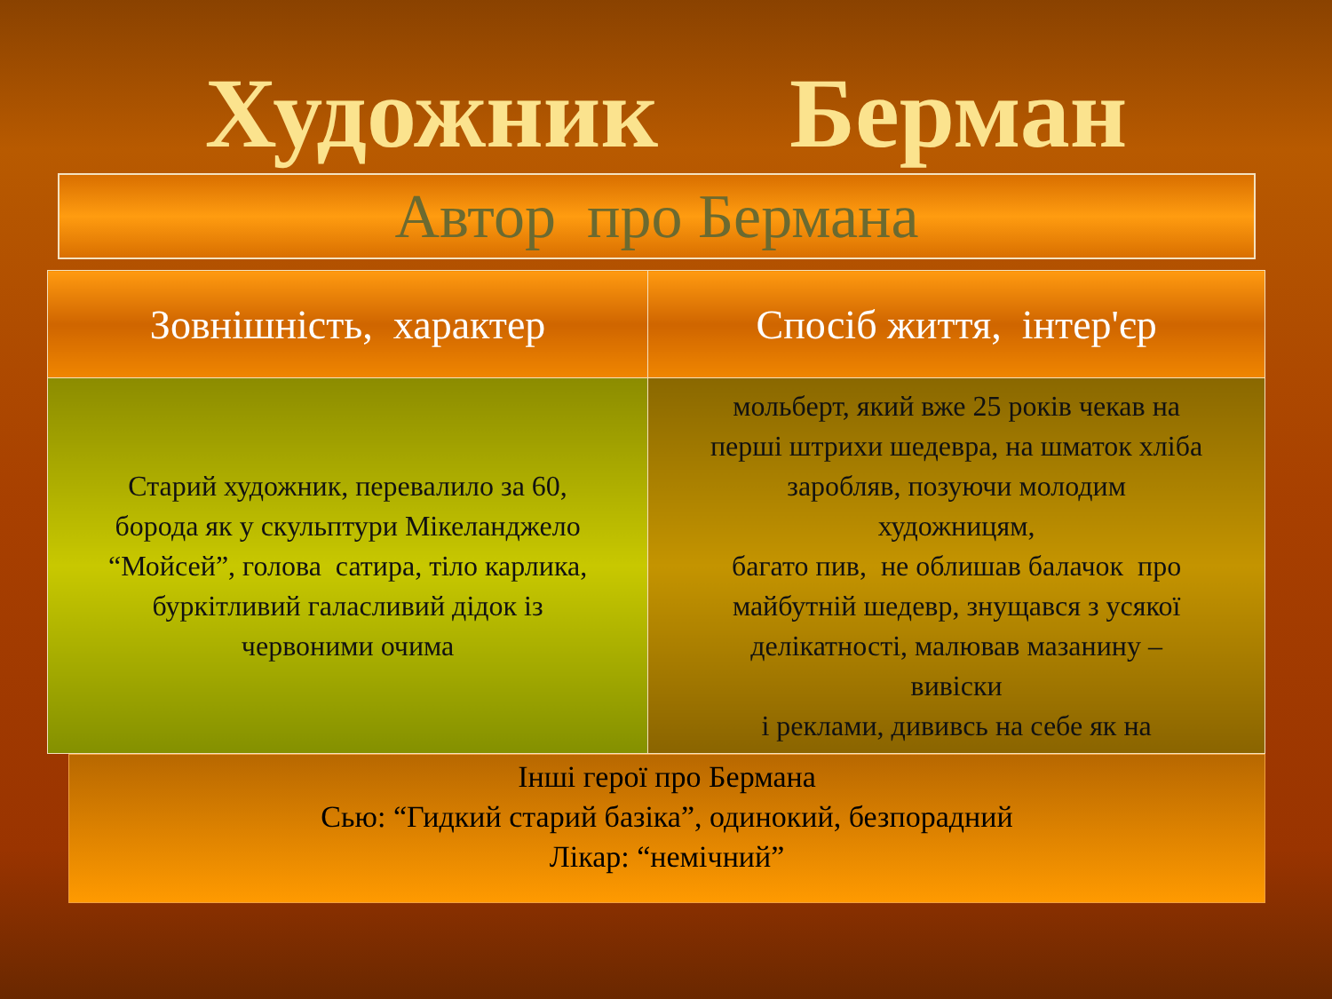Художник Берман
Автор про Бермана
| Зовнішність, характер | Спосіб життя, інтер'єр |
| --- | --- |
| Старий художник, перевалило за 60, борода як у скульптури Мікеланджело “Мойсей”, голова сатира, тіло карлика, буркітливий галасливий дідок із червоними очима | мольберт, який вже 25 років чекав на перші штрихи шедевра, на шматок хліба заробляв, позуючи молодим художницям, багато пив, не облишав балачок про майбутній шедевр, знущався з усякої делікатності, малював мазанину – вивіски і реклами, дививсь на себе як на |
Інші герої про Бермана
Сью: “Гидкий старий базіка”, одинокий, безпорадний
Лікар: “немічний”